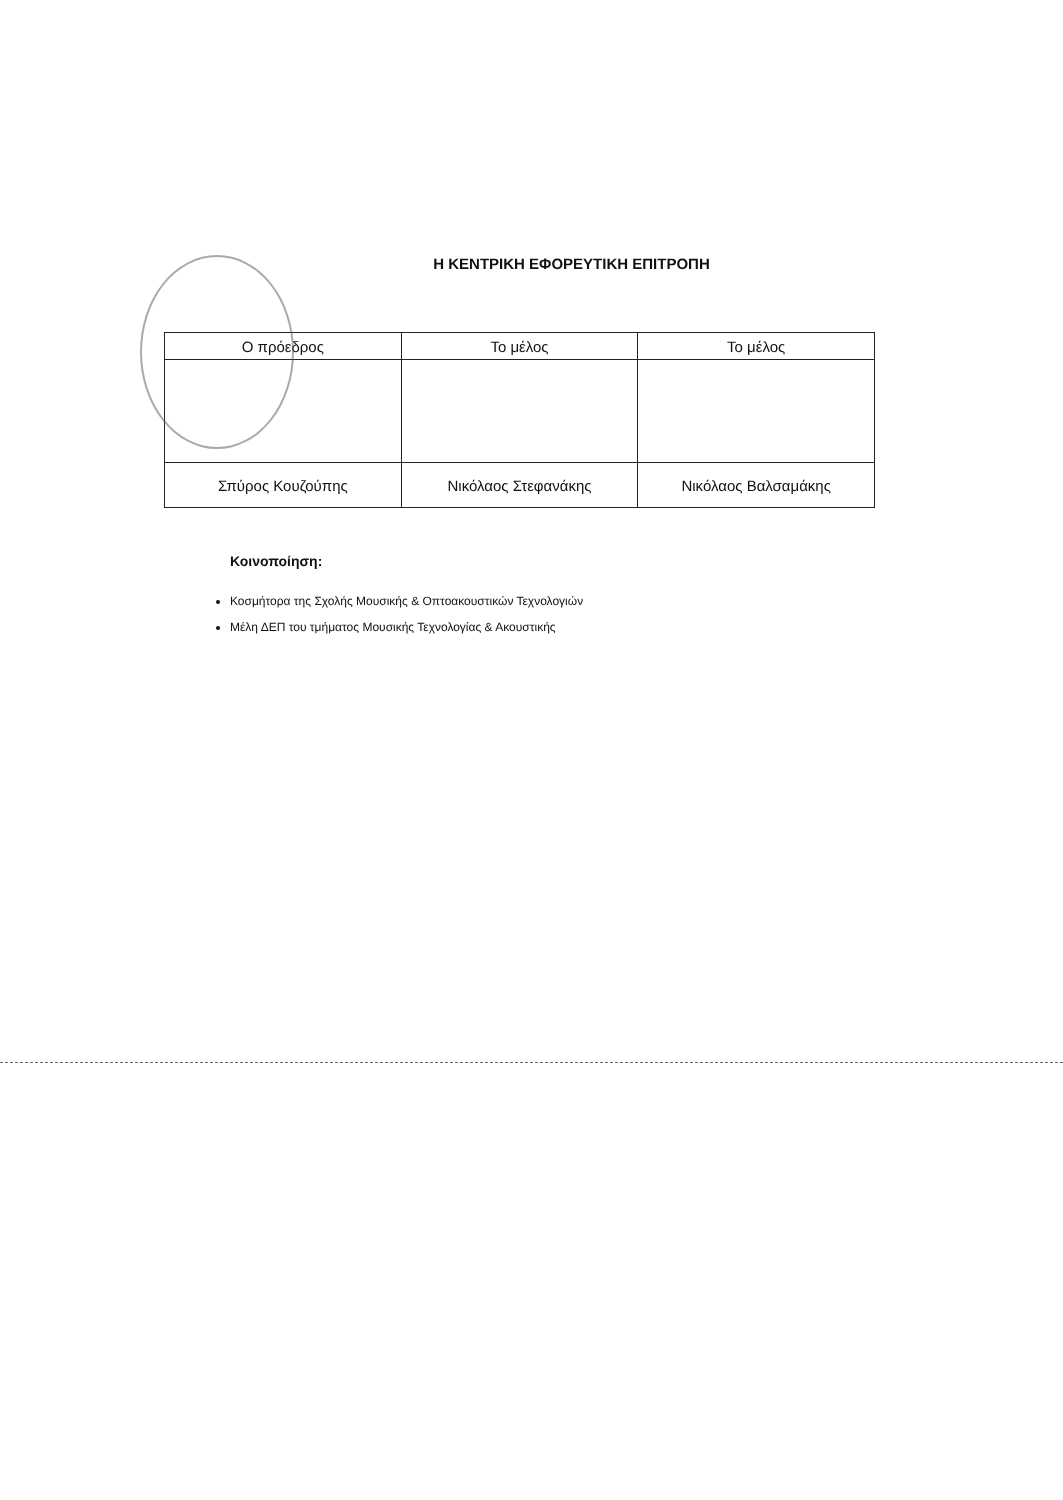Η ΚΕΝΤΡΙΚΗ ΕΦΟΡΕΥΤΙΚΗ ΕΠΙΤΡΟΠΗ
| Ο πρόεδρος | Το μέλος | Το μέλος |
| Σπύρος Κουζούπης | Νικόλαος Στεφανάκης | Νικόλαος Βαλσαμάκης |
Κοινοποίηση:
Κοσμήτορα της Σχολής Μουσικής & Οπτοακουστικών Τεχνολογιών
Μέλη ΔΕΠ του τμήματος Μουσικής Τεχνολογίας & Ακουστικής